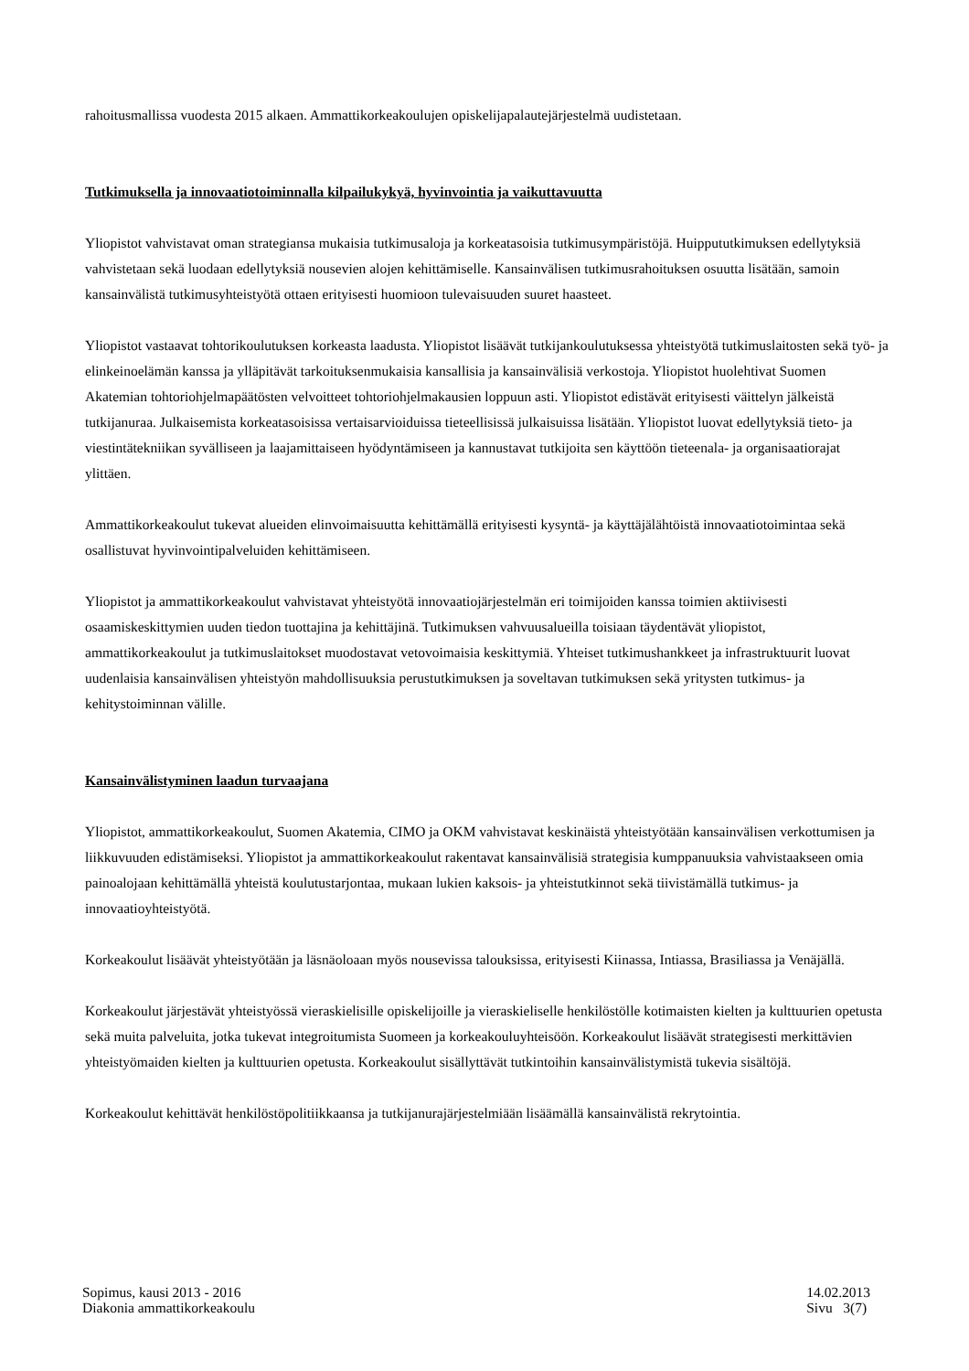rahoitusmallissa vuodesta 2015 alkaen. Ammattikorkeakoulujen opiskelijapalautejärjestelmä uudistetaan.
Tutkimuksella ja innovaatiotoiminnalla kilpailukykyä, hyvinvointia ja vaikuttavuutta
Yliopistot vahvistavat oman strategiansa mukaisia tutkimusaloja ja korkeatasoisia tutkimusympäristöjä. Huippututkimuksen edellytyksiä vahvistetaan sekä luodaan edellytyksiä nousevien alojen kehittämiselle. Kansainvälisen tutkimusrahoituksen osuutta lisätään, samoin kansainvälistä tutkimusyhteistyötä ottaen erityisesti huomioon tulevaisuuden suuret haasteet.
Yliopistot vastaavat tohtorikoulutuksen korkeasta laadusta. Yliopistot lisäävät tutkijankoulutuksessa yhteistyötä tutkimuslaitosten sekä työ- ja elinkeinoelämän kanssa ja ylläpitävät tarkoituksenmukaisia kansallisia ja kansainvälisiä verkostoja. Yliopistot huolehtivat Suomen Akatemian tohtoriohjelmapäätösten velvoitteet tohtoriohjelmakausien loppuun asti. Yliopistot edistävät erityisesti väittelyn jälkeistä tutkijanuraa. Julkaisemista korkeatasoisissa vertaisarvioiduissa tieteellisissä julkaisuissa lisätään. Yliopistot luovat edellytyksiä tieto- ja viestintätekniikan syvälliseen ja laajamittaiseen hyödyntämiseen ja kannustavat tutkijoita sen käyttöön tieteenala- ja organisaatiorajat ylittäen.
Ammattikorkeakoulut tukevat alueiden elinvoimaisuutta kehittämällä erityisesti kysyntä- ja käyttäjälähtöistä innovaatiotoimintaa sekä osallistuvat hyvinvointipalveluiden kehittämiseen.
Yliopistot ja ammattikorkeakoulut vahvistavat yhteistyötä innovaatiojärjestelmän eri toimijoiden kanssa toimien aktiivisesti osaamiskeskittymien uuden tiedon tuottajina ja kehittäjinä. Tutkimuksen vahvuusalueilla toisiaan täydentävät yliopistot, ammattikorkeakoulut ja tutkimuslaitokset muodostavat vetovoimaisia keskittymiä. Yhteiset tutkimushankkeet ja infrastruktuurit luovat uudenlaisia kansainvälisen yhteistyön mahdollisuuksia perustutkimuksen ja soveltavan tutkimuksen sekä yritysten tutkimus- ja kehitystoiminnan välille.
Kansainvälistyminen laadun turvaajana
Yliopistot, ammattikorkeakoulut, Suomen Akatemia, CIMO ja OKM vahvistavat keskinäistä yhteistyötään kansainvälisen verkottumisen ja liikkuvuuden edistämiseksi. Yliopistot ja ammattikorkeakoulut rakentavat kansainvälisiä strategisia kumppanuuksia vahvistaakseen omia painoalojaan kehittämällä yhteistä koulutustarjontaa, mukaan lukien kaksois- ja yhteistutkinnot sekä tiivistämällä tutkimus- ja innovaatioyhteistyötä.
Korkeakoulut lisäävät yhteistyötään ja läsnäoloaan myös nousevissa talouksissa, erityisesti Kiinassa, Intiassa, Brasiliassa ja Venäjällä.
Korkeakoulut järjestävät yhteistyössä vieraskielisille opiskelijoille ja vieraskieliselle henkilöstölle kotimaisten kielten ja kulttuurien opetusta sekä muita palveluita, jotka tukevat integroitumista Suomeen ja korkeakouluyhteisöön. Korkeakoulut lisäävät strategisesti merkittävien yhteistyömaiden kielten ja kulttuurien opetusta. Korkeakoulut sisällyttävät tutkintoihin kansainvälistymistä tukevia sisältöjä.
Korkeakoulut kehittävät henkilöstöpolitiikkaansa ja tutkijanurajärjestelmiään lisäämällä kansainvälistä rekrytointia.
Sopimus, kausi 2013 - 2016
Diakonia ammattikorkeakoulu
14.02.2013
Sivu 3(7)